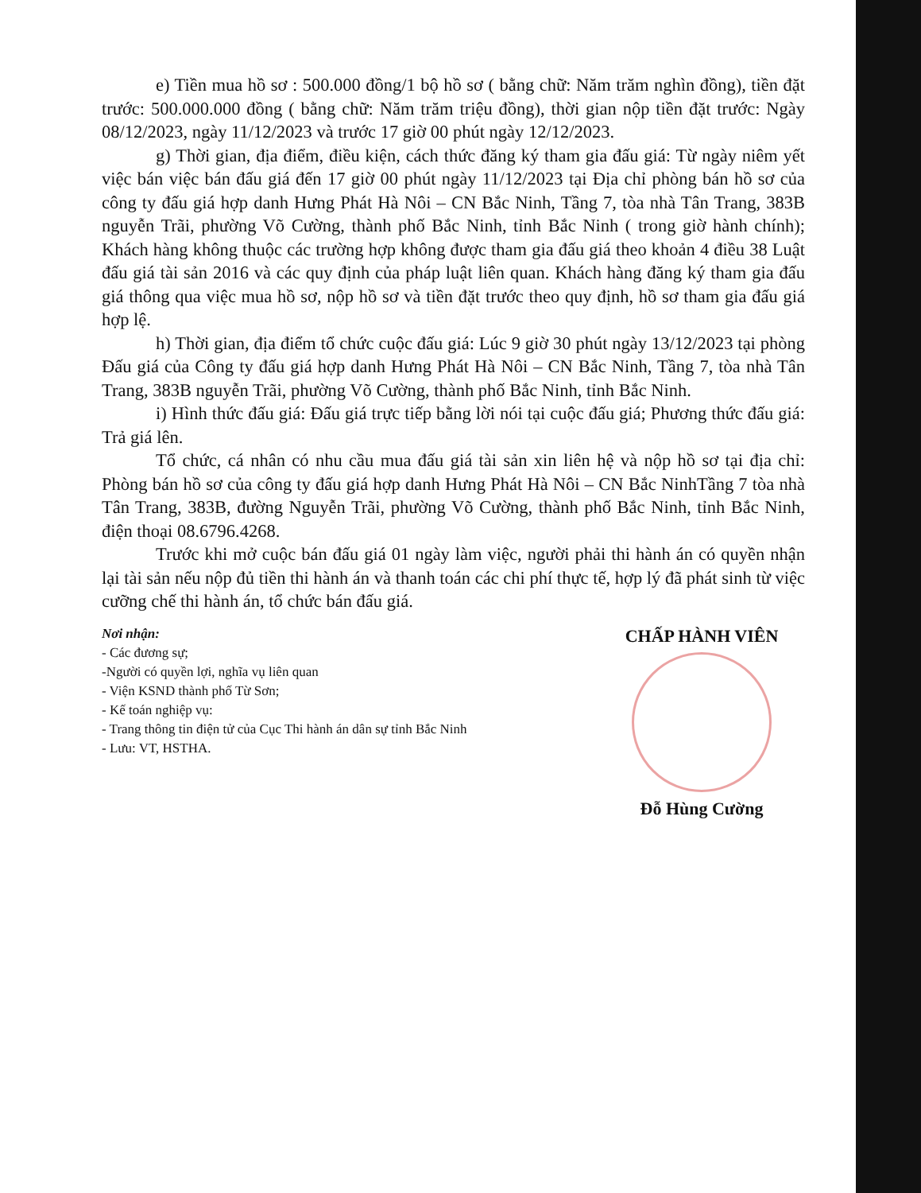e) Tiền mua hồ sơ : 500.000 đồng/1 bộ hồ sơ ( bằng chữ: Năm trăm nghìn đồng), tiền đặt trước: 500.000.000 đồng ( bằng chữ: Năm trăm triệu đồng), thời gian nộp tiền đặt trước: Ngày 08/12/2023, ngày 11/12/2023 và trước 17 giờ 00 phút ngày 12/12/2023.
g) Thời gian, địa điểm, điều kiện, cách thức đăng ký tham gia đấu giá: Từ ngày niêm yết việc bán việc bán đấu giá đến 17 giờ 00 phút ngày 11/12/2023 tại Địa chỉ phòng bán hồ sơ của công ty đấu giá hợp danh Hưng Phát Hà Nôi – CN Bắc Ninh, Tầng 7, tòa nhà Tân Trang, 383B nguyễn Trãi, phường Võ Cường, thành phố Bắc Ninh, tỉnh Bắc Ninh ( trong giờ hành chính); Khách hàng không thuộc các trường hợp không được tham gia đấu giá theo khoản 4 điều 38 Luật đấu giá tài sản 2016 và các quy định của pháp luật liên quan. Khách hàng đăng ký tham gia đấu giá thông qua việc mua hồ sơ, nộp hồ sơ và tiền đặt trước theo quy định, hồ sơ tham gia đấu giá hợp lệ.
h) Thời gian, địa điểm tổ chức cuộc đấu giá: Lúc 9 giờ 30 phút ngày 13/12/2023 tại phòng Đấu giá của Công ty đấu giá hợp danh Hưng Phát Hà Nôi – CN Bắc Ninh, Tầng 7, tòa nhà Tân Trang, 383B nguyễn Trãi, phường Võ Cường, thành phố Bắc Ninh, tỉnh Bắc Ninh.
i) Hình thức đấu giá: Đấu giá trực tiếp bằng lời nói tại cuộc đấu giá; Phương thức đấu giá: Trả giá lên.
Tổ chức, cá nhân có nhu cầu mua đấu giá tài sản xin liên hệ và nộp hồ sơ tại địa chỉ: Phòng bán hồ sơ của công ty đấu giá hợp danh Hưng Phát Hà Nôi – CN Bắc NinhTầng 7 tòa nhà Tân Trang, 383B, đường Nguyễn Trãi, phường Võ Cường, thành phố Bắc Ninh, tỉnh Bắc Ninh, điện thoại 08.6796.4268.
Trước khi mở cuộc bán đấu giá 01 ngày làm việc, người phải thi hành án có quyền nhận lại tài sản nếu nộp đủ tiền thi hành án và thanh toán các chi phí thực tế, hợp lý đã phát sinh từ việc cưỡng chế thi hành án, tổ chức bán đấu giá.
Nơi nhận:
- Các đương sự;
-Người có quyền lợi, nghĩa vụ liên quan
- Viện KSND thành phố Từ Sơn;
- Kế toán nghiệp vụ:
- Trang thông tin điện tử của Cục Thi hành án dân sự tỉnh Bắc Ninh
- Lưu: VT, HSTHA.
CHẤP HÀNH VIÊN
Đỗ Hùng Cường